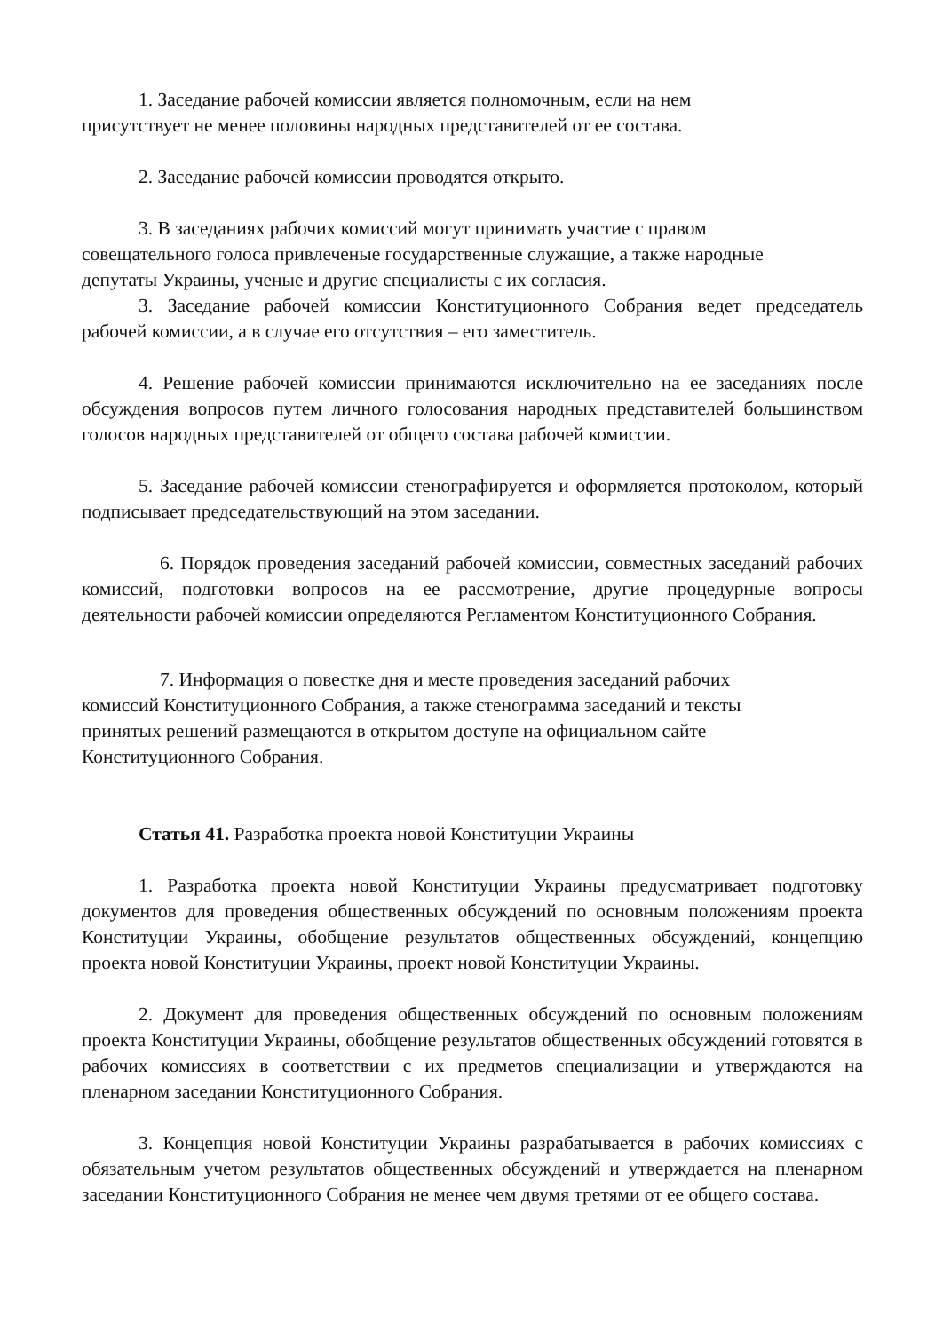1. Заседание рабочей комиссии является полномочным, если на нем
присутствует не менее половины народных представителей от ее состава.
2. Заседание рабочей комиссии проводятся открыто.
3. В заседаниях рабочих комиссий могут принимать участие с правом
совещательного голоса привлеченые государственные служащие, а также народные
депутаты Украины, ученые и другие специалисты с их согласия.
3. Заседание рабочей комиссии Конституционного Собрания ведет председатель рабочей комиссии, а в случае его отсутствия – его заместитель.
4. Решение рабочей комиссии принимаются исключительно на ее заседаниях после обсуждения вопросов путем личного голосования народных представителей большинством голосов народных представителей от общего состава рабочей комиссии.
5. Заседание рабочей комиссии стенографируется и оформляется протоколом, который подписывает председательствующий на этом заседании.
6. Порядок проведения заседаний рабочей комиссии, совместных заседаний рабочих комиссий, подготовки вопросов на ее рассмотрение, другие процедурные вопросы деятельности рабочей комиссии определяются Регламентом Конституционного Собрания.
7. Информация о повестке дня и месте проведения заседаний рабочих
комиссий Конституционного Собрания, а также стенограмма заседаний и тексты
принятых решений размещаются в открытом доступе на официальном сайте
Конституционного Собрания.
Статья 41. Разработка проекта новой Конституции Украины
1. Разработка проекта новой Конституции Украины предусматривает подготовку документов для проведения общественных обсуждений по основным положениям проекта Конституции Украины, обобщение результатов общественных обсуждений, концепцию проекта новой Конституции Украины, проект новой Конституции Украины.
2. Документ для проведения общественных обсуждений по основным положениям проекта Конституции Украины, обобщение результатов общественных обсуждений готовятся в рабочих комиссиях в соответствии с их предметов специализации и утверждаются на пленарном заседании Конституционного Собрания.
3. Концепция новой Конституции Украины разрабатывается в рабочих комиссиях с обязательным учетом результатов общественных обсуждений и утверждается на пленарном заседании Конституционного Собрания не менее чем двумя третями от ее общего состава.